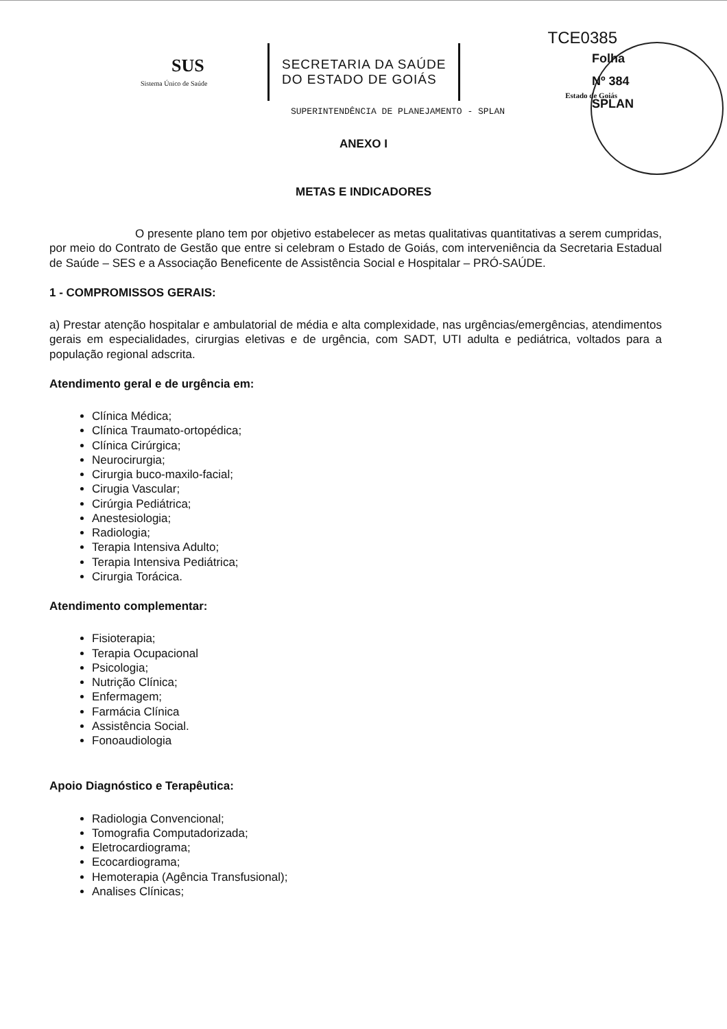TCE0385
Estado de Goiás
Folha
Nº 384
SPLAN
SUS
Sistema Único de Saúde
SECRETARIA DA SAÚDE
DO ESTADO DE GOIÁS
SUPERINTENDÊNCIA DE PLANEJAMENTO - SPLAN
ANEXO I
METAS E INDICADORES
O presente plano tem por objetivo estabelecer as metas qualitativas quantitativas a serem cumpridas, por meio do Contrato de Gestão que entre si celebram o Estado de Goiás, com interveniência da Secretaria Estadual de Saúde – SES e a Associação Beneficente de Assistência Social e Hospitalar – PRÓ-SAÚDE.
1 - COMPROMISSOS GERAIS:
a) Prestar atenção hospitalar e ambulatorial de média e alta complexidade, nas urgências/emergências, atendimentos gerais em especialidades, cirurgias eletivas e de urgência, com SADT, UTI adulta e pediátrica, voltados para a população regional adscrita.
Atendimento geral e de urgência em:
Clínica Médica;
Clínica Traumato-ortopédica;
Clínica Cirúrgica;
Neurocirurgia;
Cirurgia buco-maxilo-facial;
Cirugia Vascular;
Cirúrgia Pediátrica;
Anestesiologia;
Radiologia;
Terapia Intensiva Adulto;
Terapia Intensiva Pediátrica;
Cirurgia Torácica.
Atendimento complementar:
Fisioterapia;
Terapia Ocupacional
Psicologia;
Nutrição Clínica;
Enfermagem;
Farmácia Clínica
Assistência Social.
Fonoaudiologia
Apoio Diagnóstico e Terapêutica:
Radiologia Convencional;
Tomografia Computadorizada;
Eletrocardiograma;
Ecocardiograma;
Hemoterapia (Agência Transfusional);
Analises Clínicas;